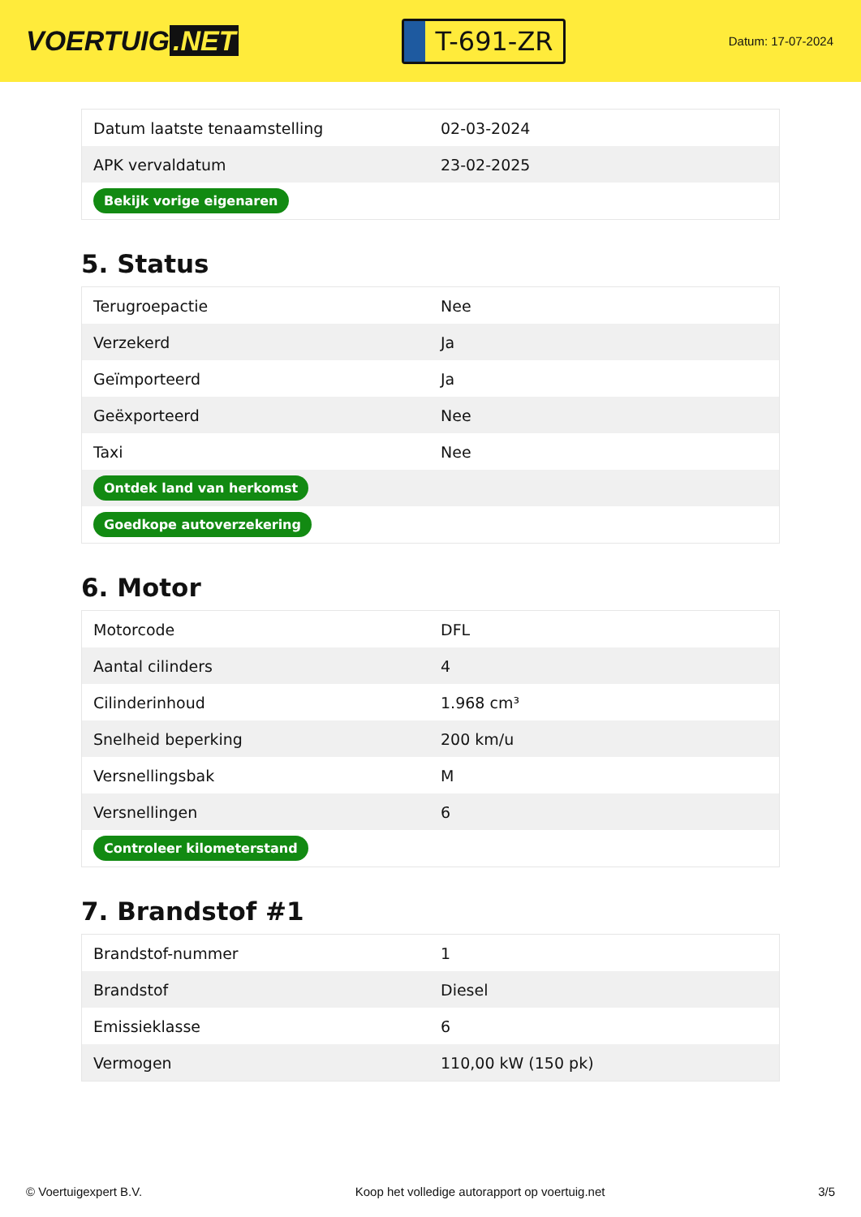VOERTUIG.NET
T-691-ZR
Datum: 17-07-2024
| Datum laatste tenaamstelling | 02-03-2024 |
| APK vervaldatum | 23-02-2025 |
| Bekijk vorige eigenaren | |
5. Status
| Terugroepactie | Nee |
| Verzekerd | Ja |
| Geïmporteerd | Ja |
| Geëxporteerd | Nee |
| Taxi | Nee |
| Ontdek land van herkomst | |
| Goedkope autoverzekering | |
6. Motor
| Motorcode | DFL |
| Aantal cilinders | 4 |
| Cilinderinhoud | 1.968 cm³ |
| Snelheid beperking | 200 km/u |
| Versnellingsbak | M |
| Versnellingen | 6 |
| Controleer kilometerstand | |
7. Brandstof #1
| Brandstof-nummer | 1 |
| Brandstof | Diesel |
| Emissieklasse | 6 |
| Vermogen | 110,00 kW (150 pk) |
© Voertuigexpert B.V. Koop het volledige autorapport op voertuig.net 3/5